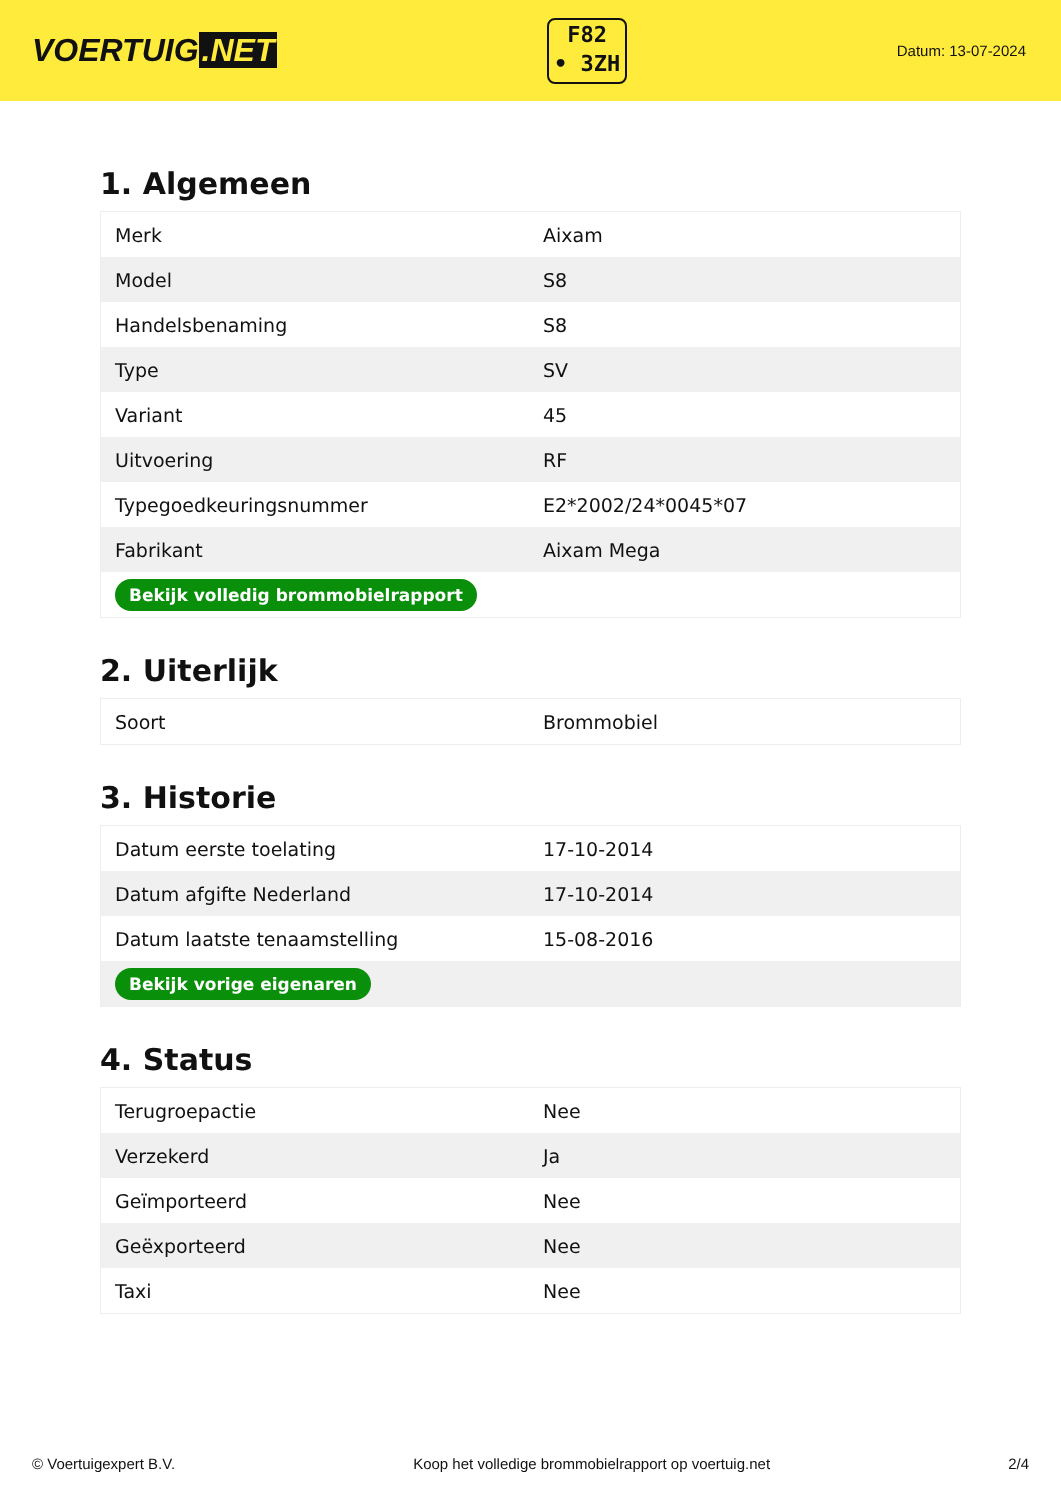VOERTUIG.NET
F82
• 3ZH
Datum: 13-07-2024
1. Algemeen
| Merk | Aixam |
| Model | S8 |
| Handelsbenaming | S8 |
| Type | SV |
| Variant | 45 |
| Uitvoering | RF |
| Typegoedkeuringsnummer | E2*2002/24*0045*07 |
| Fabrikant | Aixam Mega |
| Bekijk volledig brommobielrapport | |
2. Uiterlijk
| Soort | Brommobiel |
3. Historie
| Datum eerste toelating | 17-10-2014 |
| Datum afgifte Nederland | 17-10-2014 |
| Datum laatste tenaamstelling | 15-08-2016 |
| Bekijk vorige eigenaren | |
4. Status
| Terugroepactie | Nee |
| Verzekerd | Ja |
| Geïmporteerd | Nee |
| Geëxporteerd | Nee |
| Taxi | Nee |
© Voertuigexpert B.V. Koop het volledige brommobielrapport op voertuig.net 2/4